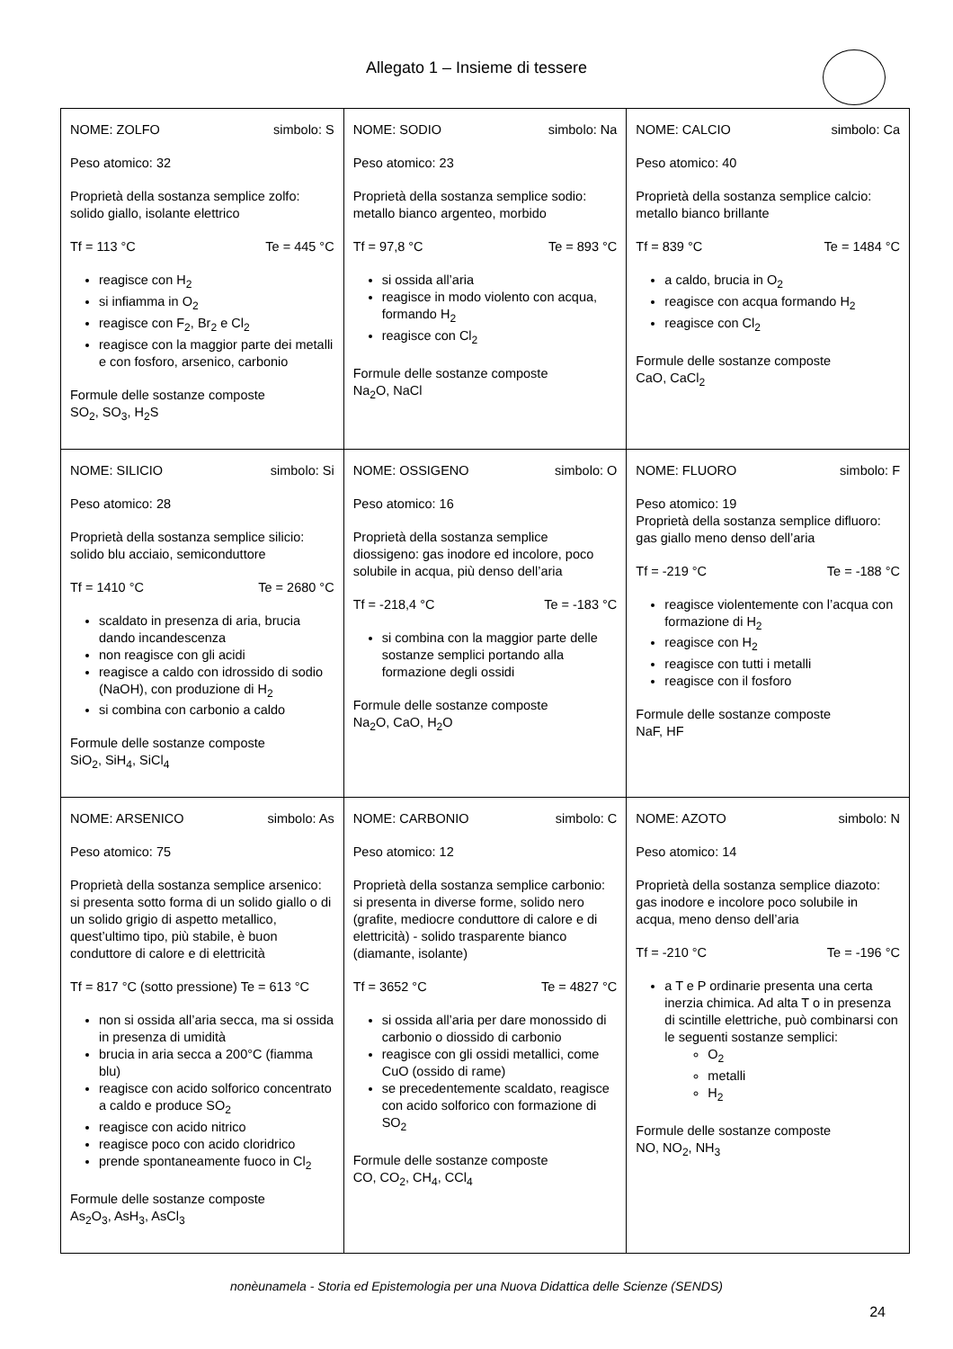Allegato 1 – Insieme di tessere
| NOME: ZOLFO simbolo: S Peso atomico: 32 Proprietà della sostanza semplice zolfo: solido giallo, isolante elettrico Tf = 113 °C Te = 445 °C reagisce con H<sub>2</sub> si infiamma in O<sub>2</sub> reagisce con F<sub>2</sub>, Br<sub>2</sub> e Cl<sub>2</sub> reagisce con la maggior parte dei metalli e con fosforo, arsenico, carbonio Formule delle sostanze composte SO<sub>2</sub>, SO<sub>3</sub>, H<sub>2</sub>S | NOME: SODIO simbolo: Na Peso atomico: 23 Proprietà della sostanza semplice sodio: metallo bianco argenteo, morbido Tf = 97,8 °C Te = 893 °C si ossida all’aria reagisce in modo violento con acqua, formando H<sub>2</sub> reagisce con Cl<sub>2</sub> Formule delle sostanze composte Na<sub>2</sub>O, NaCl | NOME: CALCIO simbolo: Ca Peso atomico: 40 Proprietà della sostanza semplice calcio: metallo bianco brillante Tf = 839 °C Te = 1484 °C a caldo, brucia in O<sub>2</sub> reagisce con acqua formando H<sub>2</sub> reagisce con Cl<sub>2</sub> Formule delle sostanze composte CaO, CaCl<sub>2</sub> |
| NOME: SILICIO simbolo: Si Peso atomico: 28 Proprietà della sostanza semplice silicio: solido blu acciaio, semiconduttore Tf = 1410 °C Te = 2680 °C scaldato in presenza di aria, brucia dando incandescenza non reagisce con gli acidi reagisce a caldo con idrossido di sodio (NaOH), con produzione di H<sub>2</sub> si combina con carbonio a caldo Formule delle sostanze composte SiO<sub>2</sub>, SiH<sub>4</sub>, SiCl<sub>4</sub> | NOME: OSSIGENO simbolo: O Peso atomico: 16 Proprietà della sostanza semplice diossigeno: gas inodore ed incolore, poco solubile in acqua, più denso dell’aria Tf = -218,4 °C Te = -183 °C si combina con la maggior parte delle sostanze semplici portando alla formazione degli ossidi Formule delle sostanze composte Na<sub>2</sub>O, CaO, H<sub>2</sub>O | NOME: FLUORO simbolo: F Peso atomico: 19 Proprietà della sostanza semplice difluoro: gas giallo meno denso dell’aria Tf = -219 °C Te = -188 °C reagisce violentemente con l’acqua con formazione di H<sub>2</sub> reagisce con H<sub>2</sub> reagisce con tutti i metalli reagisce con il fosforo Formule delle sostanze composte NaF, HF |
| NOME: ARSENICO simbolo: As Peso atomico: 75 Proprietà della sostanza semplice arsenico: si presenta sotto forma di un solido giallo o di un solido grigio di aspetto metallico, quest’ultimo tipo, più stabile, è buon conduttore di calore e di elettricità Tf = 817 °C (sotto pressione) Te = 613 °C non si ossida all’aria secca, ma si ossida in presenza di umidità brucia in aria secca a 200°C (fiamma blu) reagisce con acido solforico concentrato a caldo e produce SO<sub>2</sub> reagisce con acido nitrico reagisce poco con acido cloridrico prende spontaneamente fuoco in Cl<sub>2</sub> Formule delle sostanze composte As<sub>2</sub>O<sub>3</sub>, AsH<sub>3</sub>, AsCl<sub>3</sub> | NOME: CARBONIO simbolo: C Peso atomico: 12 Proprietà della sostanza semplice carbonio: si presenta in diverse forme, solido nero (grafite, mediocre conduttore di calore e di elettricità) - solido trasparente bianco (diamante, isolante) Tf = 3652 °C Te = 4827 °C si ossida all’aria per dare monossido di carbonio o diossido di carbonio reagisce con gli ossidi metallici, come CuO (ossido di rame) se precedentemente scaldato, reagisce con acido solforico con formazione di SO<sub>2</sub> Formule delle sostanze composte CO, CO<sub>2</sub>, CH<sub>4</sub>, CCl<sub>4</sub> | NOME: AZOTO simbolo: N Peso atomico: 14 Proprietà della sostanza semplice diazoto: gas inodore e incolore poco solubile in acqua, meno denso dell’aria Tf = -210 °C Te = -196 °C a T e P ordinarie presenta una certa inerzia chimica. Ad alta T o in presenza di scintille elettriche, può combinarsi con le seguenti sostanze semplici: O<sub>2</sub> metalli H<sub>2</sub> Formule delle sostanze composte NO, NO<sub>2</sub>, NH<sub>3</sub> |
nonèunamela - Storia ed Epistemologia per una Nuova Didattica delle Scienze (SENDS)
24